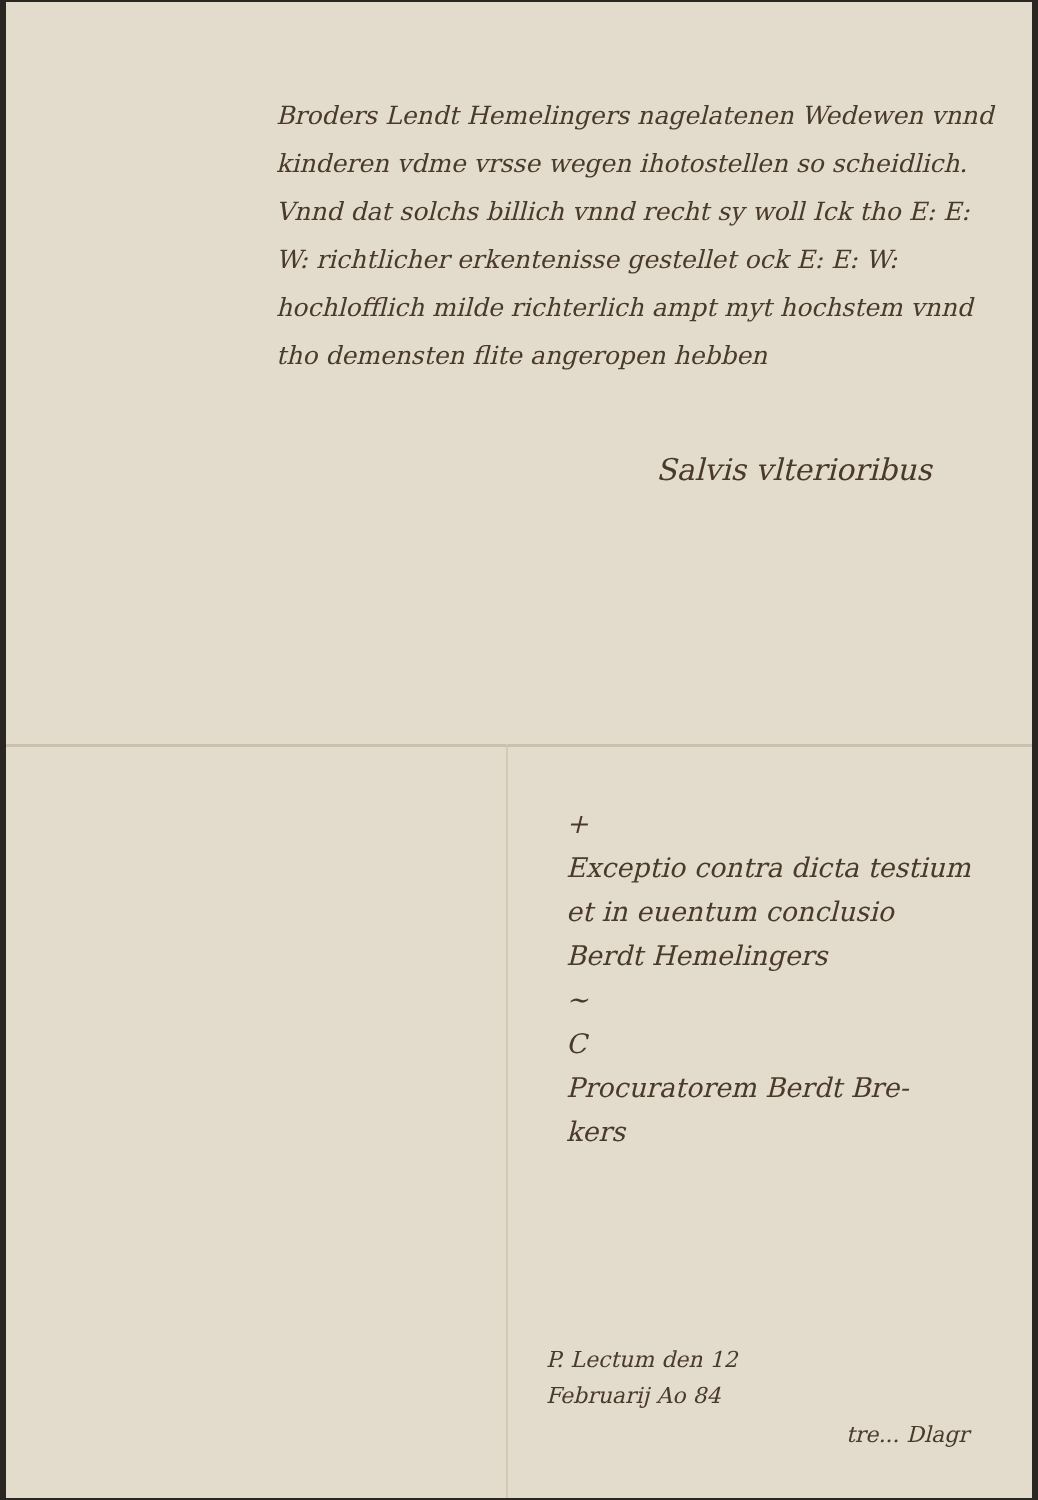Broders Lendt Hemelingers nagelatenen Wedewen vnnd kinderen vdme vrsse wegen ihotostellen so scheidlich. Vnnd dat solchs billich vnnd recht sy woll Ick tho E: E: W: richtlicher erkentenisse gestellet ock E: E: W: hochlofflich milde richterlich ampt myt hochstem vnnd tho demensten flite angeropen hebben
Salvis vlterioribus
+
Exceptio contra dicta testium
et in euentum conclusio
Berdt Hemelingers
~
C
Procuratorem Berdt Bre-
kers
P. Lectum den 12
Februarij Ao 84
tre... Dlagr